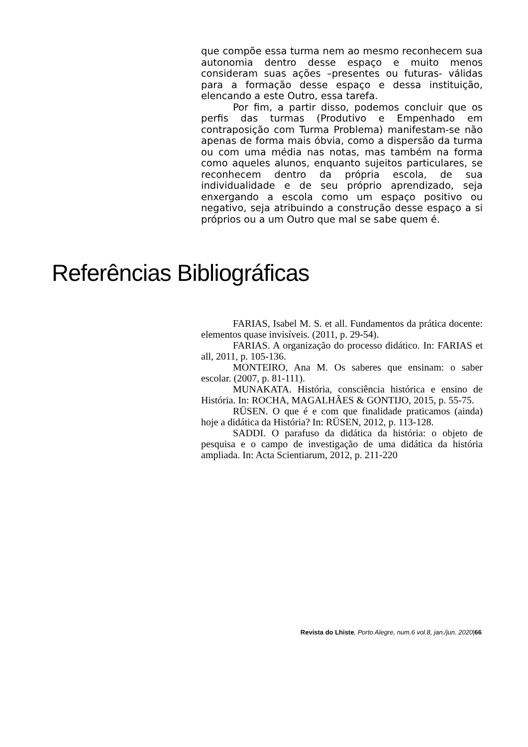que compõe essa turma nem ao mesmo reconhecem sua autonomia dentro desse espaço e muito menos consideram suas ações –presentes ou futuras- válidas para a formação desse espaço e dessa instituição, elencando a este Outro, essa tarefa.
Por fim, a partir disso, podemos concluir que os perfis das turmas (Produtivo e Empenhado em contraposição com Turma Problema) manifestam-se não apenas de forma mais óbvia, como a dispersão da turma ou com uma média nas notas, mas também na forma como aqueles alunos, enquanto sujeitos particulares, se reconhecem dentro da própria escola, de sua individualidade e de seu próprio aprendizado, seja enxergando a escola como um espaço positivo ou negativo, seja atribuindo a construção desse espaço a si próprios ou a um Outro que mal se sabe quem é.
Referências Bibliográficas
FARIAS, Isabel M. S. et all. Fundamentos da prática docente: elementos quase invisíveis. (2011, p. 29-54).
FARIAS. A organização do processo didático. In: FARIAS et all, 2011, p. 105-136.
MONTEIRO, Ana M. Os saberes que ensinam: o saber escolar. (2007, p. 81-111).
MUNAKATA. História, consciência histórica e ensino de História. In: ROCHA, MAGALHÃES & GONTIJO, 2015, p. 55-75.
RÜSEN. O que é e com que finalidade praticamos (ainda) hoje a didática da História? In: RÜSEN, 2012, p. 113-128.
SADDI. O parafuso da didática da história: o objeto de pesquisa e o campo de investigação de uma didática da história ampliada. In: Acta Scientiarum, 2012, p. 211-220
Revista do Lhiste, Porto Alegre, num.6 vol.8, jan./jun. 2020|66